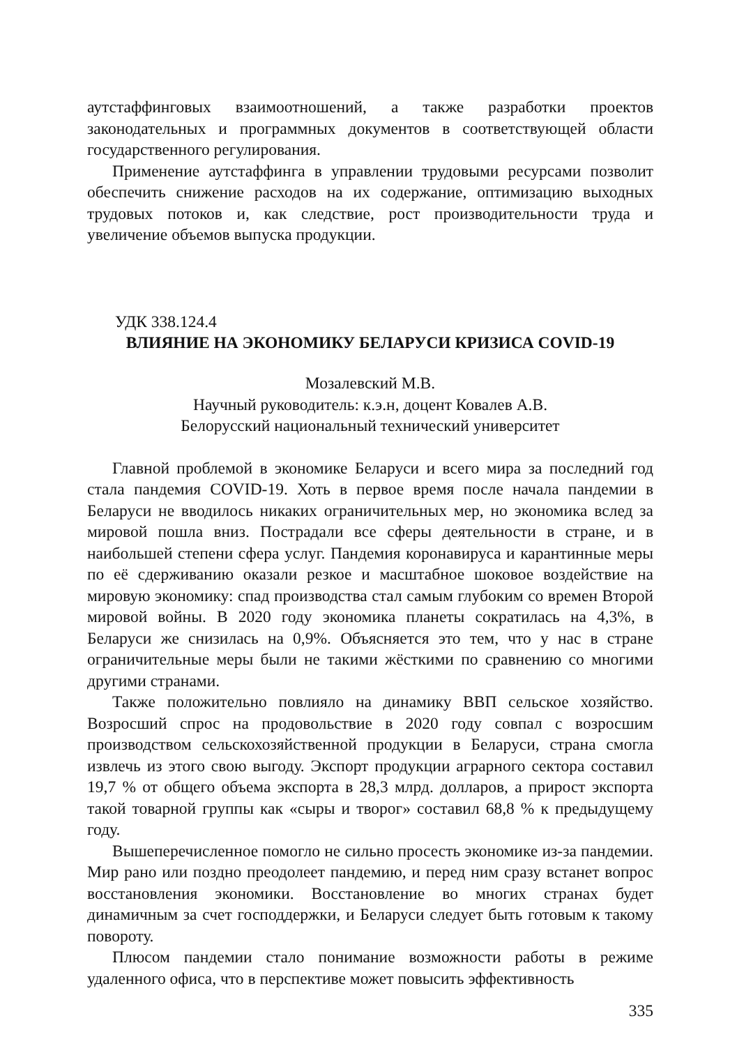аутстаффинговых взаимоотношений, а также разработки проектов законодательных и программных документов в соответствующей области государственного регулирования.
Применение аутстаффинга в управлении трудовыми ресурсами позволит обеспечить снижение расходов на их содержание, оптимизацию выходных трудовых потоков и, как следствие, рост производительности труда и увеличение объемов выпуска продукции.
УДК 338.124.4
ВЛИЯНИЕ НА ЭКОНОМИКУ БЕЛАРУСИ КРИЗИСА COVID-19
Мозалевский М.В.
Научный руководитель: к.э.н, доцент Ковалев А.В.
Белорусский национальный технический университет
Главной проблемой в экономике Беларуси и всего мира за последний год стала пандемия COVID-19. Хоть в первое время после начала пандемии в Беларуси не вводилось никаких ограничительных мер, но экономика вслед за мировой пошла вниз. Пострадали все сферы деятельности в стране, и в наибольшей степени сфера услуг. Пандемия коронавируса и карантинные меры по её сдерживанию оказали резкое и масштабное шоковое воздействие на мировую экономику: спад производства стал самым глубоким со времен Второй мировой войны. В 2020 году экономика планеты сократилась на 4,3%, в Беларуси же снизилась на 0,9%. Объясняется это тем, что у нас в стране ограничительные меры были не такими жёсткими по сравнению со многими другими странами.
Также положительно повлияло на динамику ВВП сельское хозяйство. Возросший спрос на продовольствие в 2020 году совпал с возросшим производством сельскохозяйственной продукции в Беларуси, страна смогла извлечь из этого свою выгоду. Экспорт продукции аграрного сектора составил 19,7 % от общего объема экспорта в 28,3 млрд. долларов, а прирост экспорта такой товарной группы как «сыры и творог» составил 68,8 % к предыдущему году.
Вышеперечисленное помогло не сильно просесть экономике из-за пандемии. Мир рано или поздно преодолеет пандемию, и перед ним сразу встанет вопрос восстановления экономики. Восстановление во многих странах будет динамичным за счет господдержки, и Беларуси следует быть готовым к такому повороту.
Плюсом пандемии стало понимание возможности работы в режиме удаленного офиса, что в перспективе может повысить эффективность
335